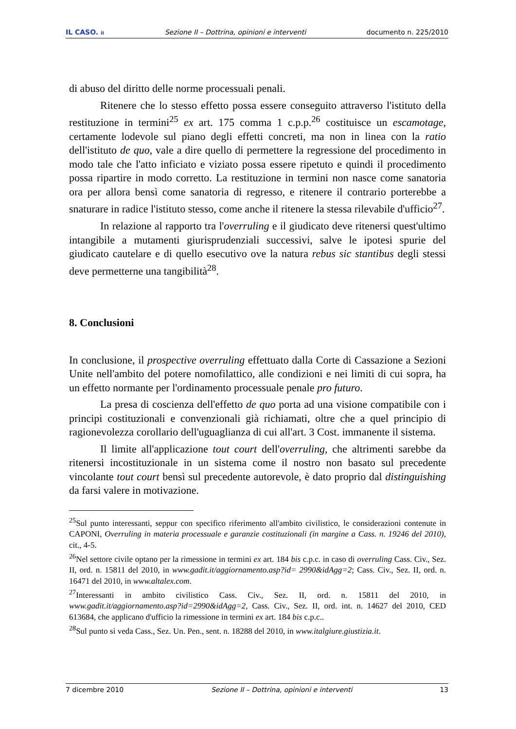IL CASO. it Sezione II – Dottrina, opinioni e interventi documento n. 225/2010
di abuso del diritto delle norme processuali penali.
Ritenere che lo stesso effetto possa essere conseguito attraverso l'istituto della restituzione in termini<sup>25</sup> ex art. 175 comma 1 c.p.p.<sup>26</sup> costituisce un escamotage, certamente lodevole sul piano degli effetti concreti, ma non in linea con la ratio dell'istituto de quo, vale a dire quello di permettere la regressione del procedimento in modo tale che l'atto inficiato e viziato possa essere ripetuto e quindi il procedimento possa ripartire in modo corretto. La restituzione in termini non nasce come sanatoria ora per allora bensì come sanatoria di regresso, e ritenere il contrario porterebbe a snaturare in radice l'istituto stesso, come anche il ritenere la stessa rilevabile d'ufficio<sup>27</sup>.
In relazione al rapporto tra l'overruling e il giudicato deve ritenersi quest'ultimo intangibile a mutamenti giurisprudenziali successivi, salve le ipotesi spurie del giudicato cautelare e di quello esecutivo ove la natura rebus sic stantibus degli stessi deve permetterne una tangibilità<sup>28</sup>.
8. Conclusioni
In conclusione, il prospective overruling effettuato dalla Corte di Cassazione a Sezioni Unite nell'ambito del potere nomofilattico, alle condizioni e nei limiti di cui sopra, ha un effetto normante per l'ordinamento processuale penale pro futuro.
La presa di coscienza dell'effetto de quo porta ad una visione compatibile con i principi costituzionali e convenzionali già richiamati, oltre che a quel principio di ragionevolezza corollario dell'uguaglianza di cui all'art. 3 Cost. immanente il sistema.
Il limite all'applicazione tout court dell'overruling, che altrimenti sarebbe da ritenersi incostituzionale in un sistema come il nostro non basato sul precedente vincolante tout court bensì sul precedente autorevole, è dato proprio dal distinguishing da farsi valere in motivazione.
<sup>25</sup> Sul punto interessanti, seppur con specifico riferimento all'ambito civilistico, le considerazioni contenute in CAPONI, Overruling in materia processuale e garanzie costituzionali (in margine a Cass. n. 19246 del 2010), cit., 4-5.
<sup>26</sup> Nel settore civile optano per la rimessione in termini ex art. 184 bis c.p.c. in caso di overruling Cass. Civ., Sez. II, ord. n. 15811 del 2010, in www.gadit.it/aggiornamento.asp?id= 2990&idAgg=2; Cass. Civ., Sez. II, ord. n. 16471 del 2010, in www.altalex.com.
<sup>27</sup> Interessanti in ambito civilistico Cass. Civ., Sez. II, ord. n. 15811 del 2010, in www.gadit.it/aggiornamento.asp?id=2990&idAgg=2, Cass. Civ., Sez. II, ord. int. n. 14627 del 2010, CED 613684, che applicano d'ufficio la rimessione in termini ex art. 184 bis c.p.c..
<sup>28</sup> Sul punto si veda Cass., Sez. Un. Pen., sent. n. 18288 del 2010, in www.italgiure.giustizia.it.
7 dicembre 2010 Sezione II – Dottrina, opinioni e interventi 13